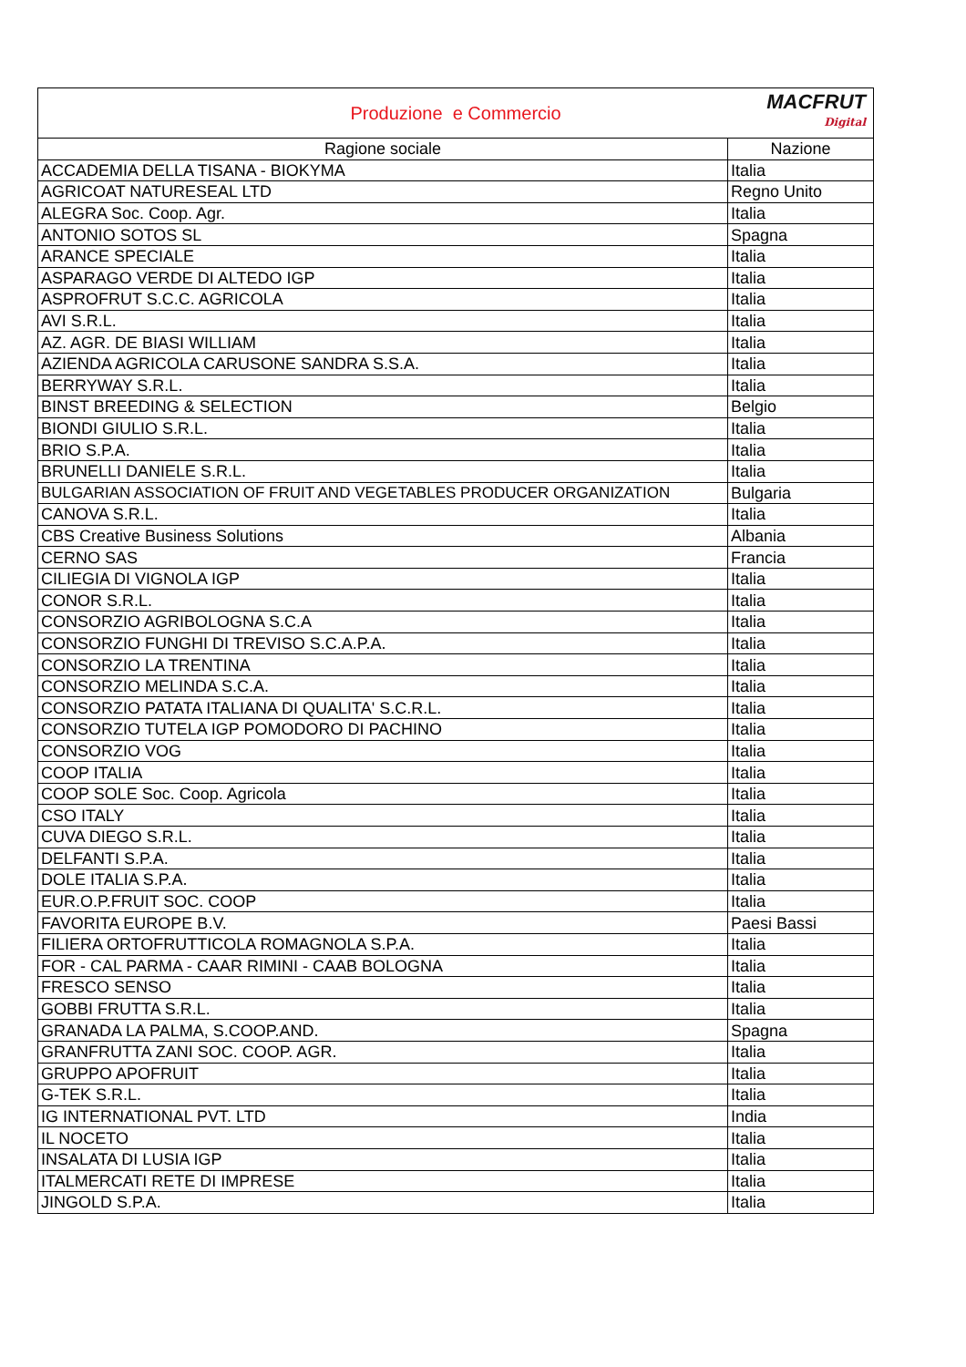| Produzione e Commercio MACFRUT Digital | |
| Ragione sociale | Nazione |
| ACCADEMIA DELLA TISANA - BIOKYMA | Italia |
| AGRICOAT NATURESEAL LTD | Regno Unito |
| ALEGRA Soc. Coop. Agr. | Italia |
| ANTONIO SOTOS SL | Spagna |
| ARANCE SPECIALE | Italia |
| ASPARAGO VERDE DI ALTEDO IGP | Italia |
| ASPROFRUT S.C.C. AGRICOLA | Italia |
| AVI S.R.L. | Italia |
| AZ. AGR. DE BIASI WILLIAM | Italia |
| AZIENDA AGRICOLA CARUSONE SANDRA S.S.A. | Italia |
| BERRYWAY S.R.L. | Italia |
| BINST BREEDING & SELECTION | Belgio |
| BIONDI GIULIO S.R.L. | Italia |
| BRIO S.P.A. | Italia |
| BRUNELLI DANIELE S.R.L. | Italia |
| BULGARIAN ASSOCIATION OF FRUIT AND VEGETABLES PRODUCER ORGANIZATION | Bulgaria |
| CANOVA S.R.L. | Italia |
| CBS Creative Business Solutions | Albania |
| CERNO SAS | Francia |
| CILIEGIA DI VIGNOLA IGP | Italia |
| CONOR S.R.L. | Italia |
| CONSORZIO AGRIBOLOGNA S.C.A | Italia |
| CONSORZIO FUNGHI DI TREVISO S.C.A.P.A. | Italia |
| CONSORZIO LA TRENTINA | Italia |
| CONSORZIO MELINDA S.C.A. | Italia |
| CONSORZIO PATATA ITALIANA DI QUALITA' S.C.R.L. | Italia |
| CONSORZIO TUTELA IGP POMODORO DI PACHINO | Italia |
| CONSORZIO VOG | Italia |
| COOP ITALIA | Italia |
| COOP SOLE Soc. Coop. Agricola | Italia |
| CSO ITALY | Italia |
| CUVA DIEGO S.R.L. | Italia |
| DELFANTI S.P.A. | Italia |
| DOLE ITALIA S.P.A. | Italia |
| EUR.O.P.FRUIT SOC. COOP | Italia |
| FAVORITA EUROPE B.V. | Paesi Bassi |
| FILIERA ORTOFRUTTICOLA ROMAGNOLA S.P.A. | Italia |
| FOR - CAL PARMA - CAAR RIMINI - CAAB BOLOGNA | Italia |
| FRESCO SENSO | Italia |
| GOBBI FRUTTA S.R.L. | Italia |
| GRANADA LA PALMA, S.COOP.AND. | Spagna |
| GRANFRUTTA ZANI SOC. COOP. AGR. | Italia |
| GRUPPO APOFRUIT | Italia |
| G-TEK S.R.L. | Italia |
| IG INTERNATIONAL PVT. LTD | India |
| IL NOCETO | Italia |
| INSALATA DI LUSIA IGP | Italia |
| ITALMERCATI RETE DI IMPRESE | Italia |
| JINGOLD S.P.A. | Italia |